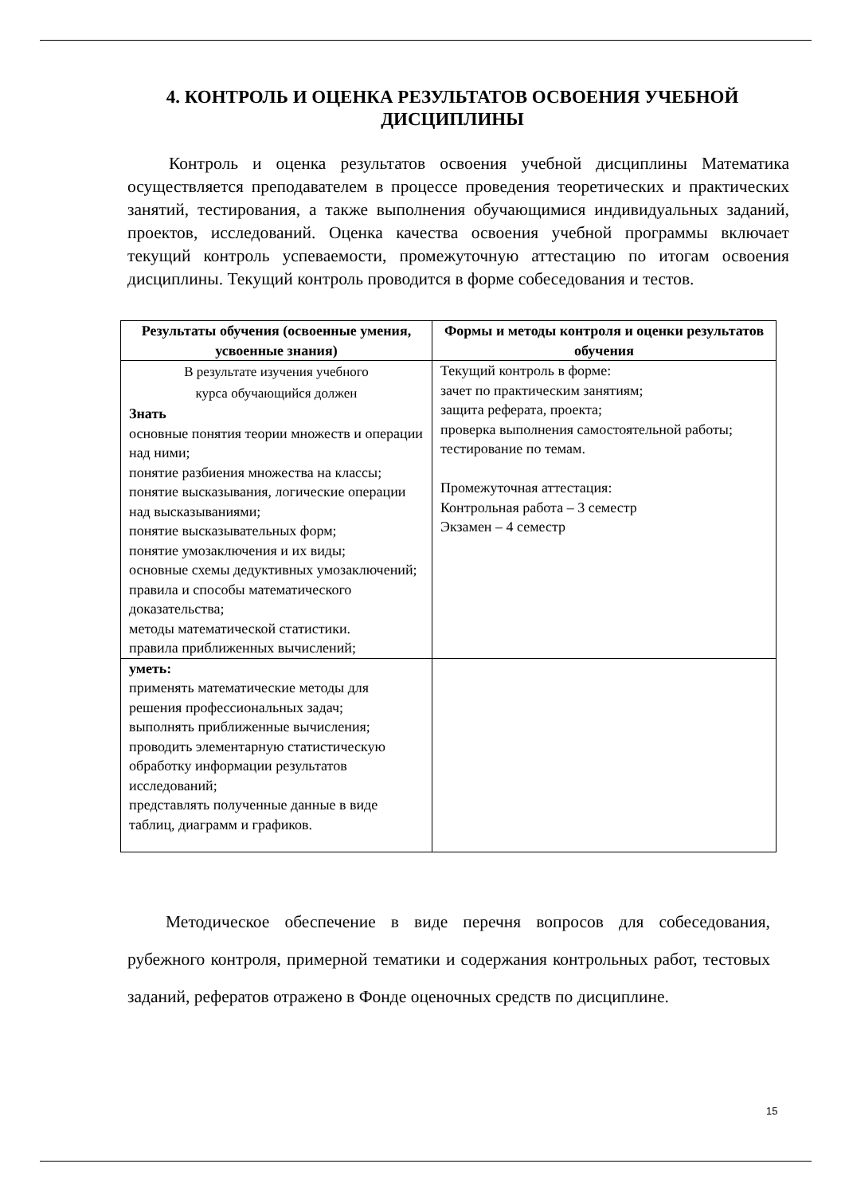4. КОНТРОЛЬ И ОЦЕНКА РЕЗУЛЬТАТОВ ОСВОЕНИЯ УЧЕБНОЙ ДИСЦИПЛИНЫ
Контроль и оценка результатов освоения учебной дисциплины Математика осуществляется преподавателем в процессе проведения теоретических и практических занятий, тестирования, а также выполнения обучающимися индивидуальных заданий, проектов, исследований. Оценка качества освоения учебной программы включает текущий контроль успеваемости, промежуточную аттестацию по итогам освоения дисциплины. Текущий контроль проводится в форме собеседования и тестов.
| Результаты обучения (освоенные умения, усвоенные знания) | Формы и методы контроля и оценки результатов обучения |
| --- | --- |
| В результате изучения учебного курса обучающийся должен Знать основные понятия теории множеств и операции над ними; понятие разбиения множества на классы; понятие высказывания, логические операции над высказываниями; понятие высказывательных форм; понятие умозаключения и их виды; основные схемы дедуктивных умозаключений; правила и способы математического доказательства; методы математической статистики. правила приближенных вычислений; | Текущий контроль в форме: зачет по практическим занятиям; защита реферата, проекта; проверка выполнения самостоятельной работы; тестирование по темам. Промежуточная аттестация: Контрольная работа – 3 семестр Экзамен – 4 семестр |
| уметь: применять математические методы для решения профессиональных задач; выполнять приближенные вычисления; проводить элементарную статистическую обработку информации результатов исследований; представлять полученные данные в виде таблиц, диаграмм и графиков. | |
Методическое обеспечение в виде перечня вопросов для собеседования, рубежного контроля, примерной тематики и содержания контрольных работ, тестовых заданий, рефератов отражено в Фонде оценочных средств по дисциплине.
15